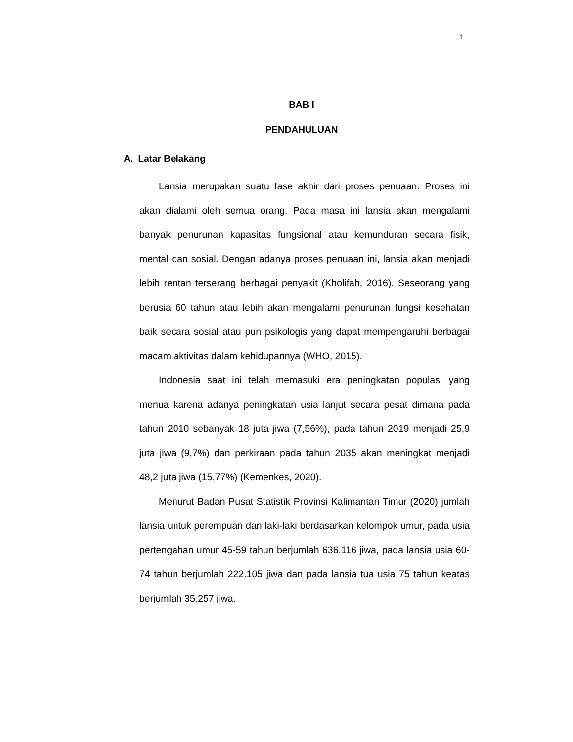1
BAB I
PENDAHULUAN
A. Latar Belakang
Lansia merupakan suatu fase akhir dari proses penuaan. Proses ini akan dialami oleh semua orang. Pada masa ini lansia akan mengalami banyak penurunan kapasitas fungsional atau kemunduran secara fisik, mental dan sosial. Dengan adanya proses penuaan ini, lansia akan menjadi lebih rentan terserang berbagai penyakit (Kholifah, 2016). Seseorang yang berusia 60 tahun atau lebih akan mengalami penurunan fungsi kesehatan baik secara sosial atau pun psikologis yang dapat mempengaruhi berbagai macam aktivitas dalam kehidupannya (WHO, 2015).
Indonesia saat ini telah memasuki era peningkatan populasi yang menua karena adanya peningkatan usia lanjut secara pesat dimana pada tahun 2010 sebanyak 18 juta jiwa (7,56%), pada tahun 2019 menjadi 25,9 juta jiwa (9,7%) dan perkiraan pada tahun 2035 akan meningkat menjadi 48,2 juta jiwa (15,77%) (Kemenkes, 2020).
Menurut Badan Pusat Statistik Provinsi Kalimantan Timur (2020) jumlah lansia untuk perempuan dan laki-laki berdasarkan kelompok umur, pada usia pertengahan umur 45-59 tahun berjumlah 636.116 jiwa, pada lansia usia 60-74 tahun berjumlah 222.105 jiwa dan pada lansia tua usia 75 tahun keatas berjumlah 35.257 jiwa.